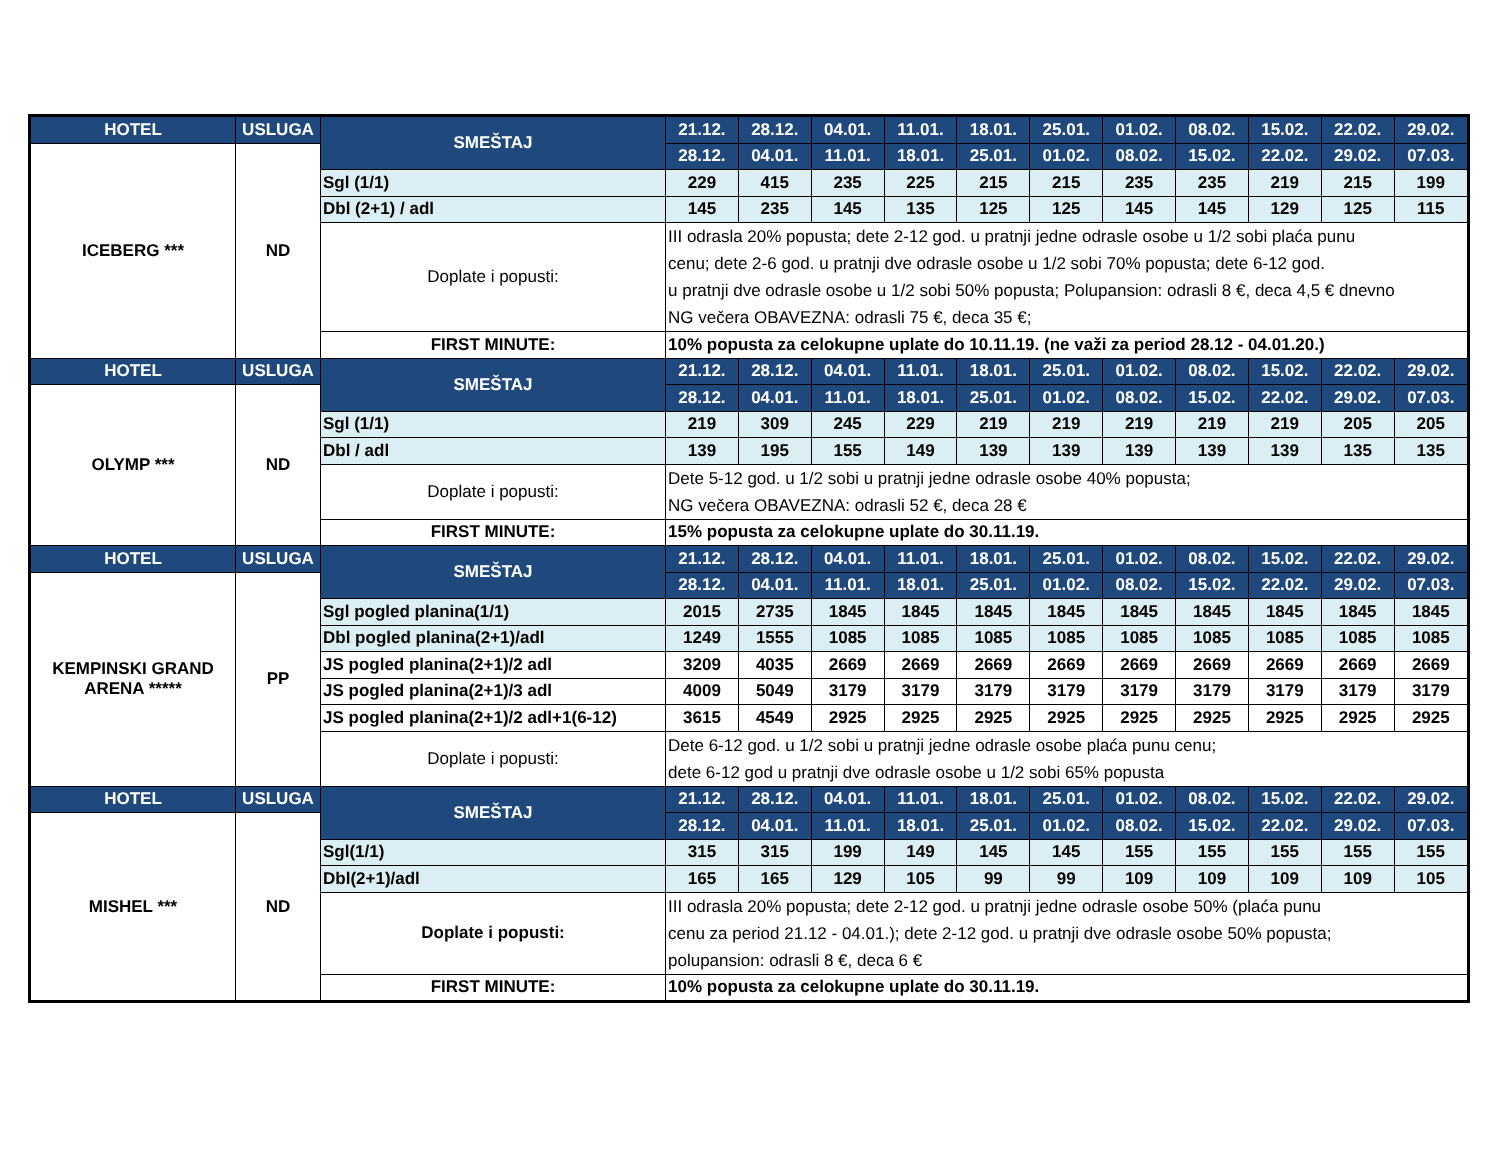| HOTEL | USLUGA | SMEŠTAJ | 21.12. | 28.12. | 04.01. | 11.01. | 18.01. | 25.01. | 01.02. | 08.02. | 15.02. | 22.02. | 29.02. |
| --- | --- | --- | --- | --- | --- | --- | --- | --- | --- | --- | --- | --- | --- |
| ICEBERG *** | ND | | 28.12. | 04.01. | 11.01. | 18.01. | 25.01. | 01.02. | 08.02. | 15.02. | 22.02. | 29.02. | 07.03. |
| | | Sgl (1/1) | 229 | 415 | 235 | 225 | 215 | 215 | 235 | 235 | 219 | 215 | 199 |
| | | Dbl (2+1) / adl | 145 | 235 | 145 | 135 | 125 | 125 | 145 | 145 | 129 | 125 | 115 |
| | | Doplate i popusti: | III odrasla 20% popusta; dete 2-12 god. u pratnji jedne odrasle osobe u 1/2 sobi plaća punu cenu; dete 2-6 god. u pratnji dve odrasle osobe u 1/2 sobi 70% popusta; dete 6-12 god. u pratnji dve odrasle osobe u 1/2 sobi 50% popusta; Polupansion: odrasli 8 €, deca 4,5 € dnevno NG večera OBAVEZNA: odrasli 75 €, deca 35 €; | | | | | | | | | | |
| | | FIRST MINUTE: | 10% popusta za celokupne uplate do 10.11.19. (ne važi za period 28.12 - 04.01.20.) | | | | | | | | | | |
| HOTEL | USLUGA | SMEŠTAJ | 21.12. | 28.12. | 04.01. | 11.01. | 18.01. | 25.01. | 01.02. | 08.02. | 15.02. | 22.02. | 29.02. |
| OLYMP *** | ND | | 28.12. | 04.01. | 11.01. | 18.01. | 25.01. | 01.02. | 08.02. | 15.02. | 22.02. | 29.02. | 07.03. |
| | | Sgl (1/1) | 219 | 309 | 245 | 229 | 219 | 219 | 219 | 219 | 219 | 205 | 205 |
| | | Dbl / adl | 139 | 195 | 155 | 149 | 139 | 139 | 139 | 139 | 139 | 135 | 135 |
| | | Doplate i popusti: | Dete 5-12 god. u 1/2 sobi u pratnji jedne odrasle osobe 40% popusta; NG večera OBAVEZNA: odrasli 52 €, deca 28 € | | | | | | | | | | |
| | | FIRST MINUTE: | 15% popusta za celokupne uplate do 30.11.19. | | | | | | | | | | |
| HOTEL | USLUGA | SMEŠTAJ | 21.12. | 28.12. | 04.01. | 11.01. | 18.01. | 25.01. | 01.02. | 08.02. | 15.02. | 22.02. | 29.02. |
| KEMPINSKI GRAND ARENA ***** | PP | | 28.12. | 04.01. | 11.01. | 18.01. | 25.01. | 01.02. | 08.02. | 15.02. | 22.02. | 29.02. | 07.03. |
| | | Sgl pogled planina(1/1) | 2015 | 2735 | 1845 | 1845 | 1845 | 1845 | 1845 | 1845 | 1845 | 1845 | 1845 |
| | | Dbl pogled planina(2+1)/adl | 1249 | 1555 | 1085 | 1085 | 1085 | 1085 | 1085 | 1085 | 1085 | 1085 | 1085 |
| | | JS pogled planina(2+1)/2 adl | 3209 | 4035 | 2669 | 2669 | 2669 | 2669 | 2669 | 2669 | 2669 | 2669 | 2669 |
| | | JS pogled planina(2+1)/3 adl | 4009 | 5049 | 3179 | 3179 | 3179 | 3179 | 3179 | 3179 | 3179 | 3179 | 3179 |
| | | JS pogled planina(2+1)/2 adl+1(6-12) | 3615 | 4549 | 2925 | 2925 | 2925 | 2925 | 2925 | 2925 | 2925 | 2925 | 2925 |
| | | Doplate i popusti: | Dete 6-12 god. u 1/2 sobi u pratnji jedne odrasle osobe plaća punu cenu; dete 6-12 god u pratnji dve odrasle osobe u 1/2 sobi 65% popusta | | | | | | | | | | |
| HOTEL | USLUGA | SMEŠTAJ | 21.12. | 28.12. | 04.01. | 11.01. | 18.01. | 25.01. | 01.02. | 08.02. | 15.02. | 22.02. | 29.02. |
| MISHEL *** | ND | | 28.12. | 04.01. | 11.01. | 18.01. | 25.01. | 01.02. | 08.02. | 15.02. | 22.02. | 29.02. | 07.03. |
| | | Sgl(1/1) | 315 | 315 | 199 | 149 | 145 | 145 | 155 | 155 | 155 | 155 | 155 |
| | | Dbl(2+1)/adl | 165 | 165 | 129 | 105 | 99 | 99 | 109 | 109 | 109 | 109 | 105 |
| | | Doplate i popusti: | III odrasla 20% popusta; dete 2-12 god. u pratnji jedne odrasle osobe 50% (plaća punu cenu za period 21.12 - 04.01.); dete 2-12 god. u pratnji dve odrasle osobe 50% popusta; polupansion: odrasli 8 €, deca 6 € | | | | | | | | | | |
| | | FIRST MINUTE: | 10% popusta za celokupne uplate do 30.11.19. | | | | | | | | | | |